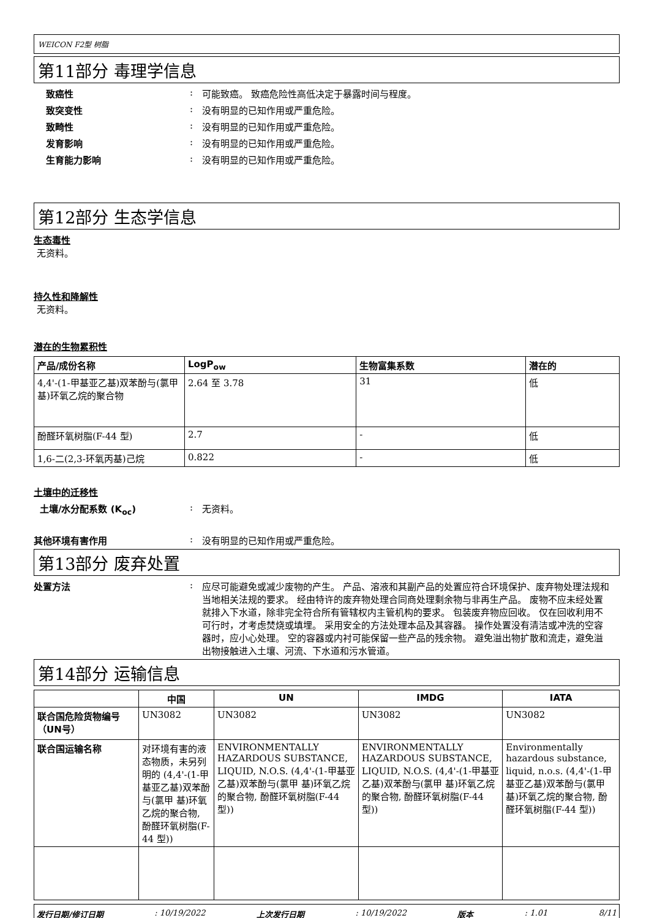WEICON F2型 树脂
第11部分 毒理学信息
致癌性 : 可能致癌。 致癌危险性高低决定于暴露时间与程度。
致突变性 : 没有明显的已知作用或严重危险。
致畸性 : 没有明显的已知作用或严重危险。
发育影响 : 没有明显的已知作用或严重危险。
生育能力影响 : 没有明显的已知作用或严重危险。
第12部分 生态学信息
生态毒性
无资料。
持久性和降解性
无资料。
潜在的生物累积性
| 产品/成份名称 | LogP<sub>ow</sub> | 生物富集系数 | 潜在的 |
| --- | --- | --- | --- |
| 4,4'-(1-甲基亚乙基)双苯酚与(氯甲 基)环氧乙烷的聚合物 | 2.64 至 3.78 | 31 | 低 |
| 酚醛环氧树脂(F-44 型) | 2.7 | - | 低 |
| 1,6-二(2,3-环氧丙基)己烷 | 0.822 | - | 低 |
土壤中的迁移性
土壤/水分配系数 (K<sub>oc</sub>) : 无资料。
其他环境有害作用 : 没有明显的已知作用或严重危险。
第13部分 废弃处置
处置方法 : 应尽可能避免或减少废物的产生。 产品、溶液和其副产品的处置应符合环境保护、废弃物处理法规和当地相关法规的要求。 经由特许的废弃物处理合同商处理剩余物与非再生产品。 废物不应未经处置就排入下水道，除非完全符合所有管辖权内主管机构的要求。 包装废弃物应回收。 仅在回收利用不可行时，才考虑焚烧或填埋。 采用安全的方法处理本品及其容器。 操作处置没有清洁或冲洗的空容器时，应小心处理。 空的容器或内衬可能保留一些产品的残余物。 避免溢出物扩散和流走，避免溢出物接触进入土壤、河流、下水道和污水管道。
第14部分 运输信息
| | 中国 | UN | IMDG | IATA |
| --- | --- | --- | --- | --- |
| 联合国危险货物编号（UN号） | UN3082 | UN3082 | UN3082 | UN3082 |
| 联合国运输名称 | 对环境有害的液态物质，未另列明的 (4,4'-(1-甲基亚乙基)双苯酚与(氯甲 基)环氧乙烷的聚合物, 酚醛环氧树脂(F-44 型)) | ENVIRONMENTALLY HAZARDOUS SUBSTANCE, LIQUID, N.O.S. (4,4'-(1-甲基亚乙基)双苯酚与(氯甲 基)环氧乙烷的聚合物, 酚醛环氧树脂(F-44 型)) | ENVIRONMENTALLY HAZARDOUS SUBSTANCE, LIQUID, N.O.S. (4,4'-(1-甲基亚乙基)双苯酚与(氯甲 基)环氧乙烷的聚合物, 酚醛环氧树脂(F-44 型)) | Environmentally hazardous substance, liquid, n.o.s. (4,4'-(1-甲基亚乙基)双苯酚与(氯甲 基)环氧乙烷的聚合物, 酚醛环氧树脂(F-44 型)) |
发行日期/修订日期: 10/19/2022 上次发行日期: 10/19/2022 版本: 1.01 8/11